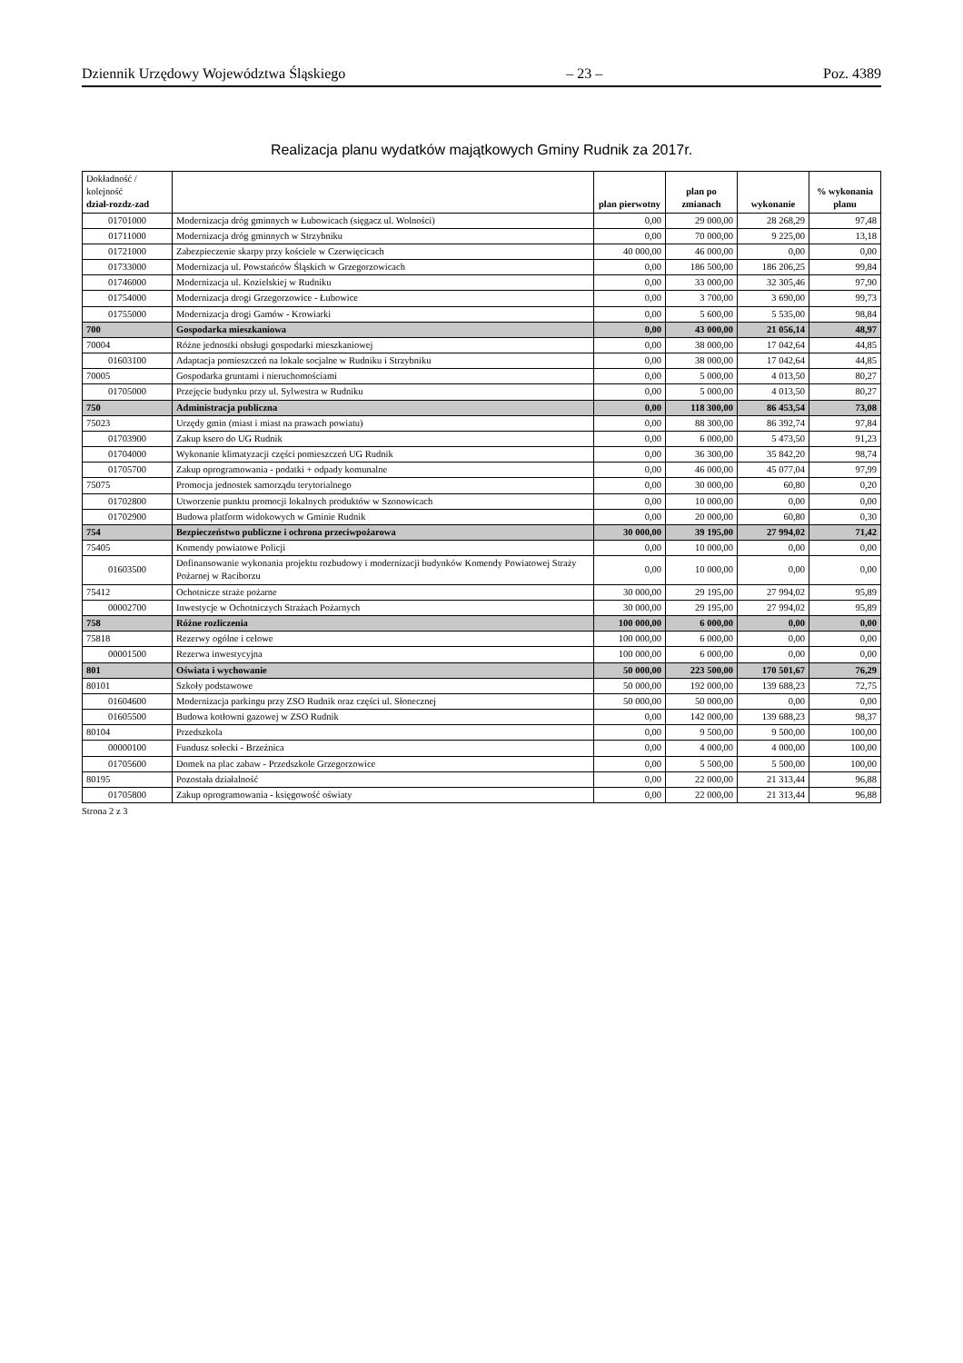Dziennik Urzędowy Województwa Śląskiego – 23 – Poz. 4389
Realizacja planu wydatków majątkowych Gminy Rudnik za 2017r.
| Dokładność / kolejność dział-rozdz-zad | | plan pierwotny | plan po zmianach | wykonanie | % wykonania planu |
| --- | --- | --- | --- | --- | --- |
| 01701000 | Modernizacja dróg gminnych w Łubowicach (sięgacz ul. Wolności) | 0,00 | 29 000,00 | 28 268,29 | 97,48 |
| 01711000 | Modernizacja dróg gminnych w Strzybniku | 0,00 | 70 000,00 | 9 225,00 | 13,18 |
| 01721000 | Zabezpieczenie skarpy przy kościele w Czerwięcicach | 40 000,00 | 46 000,00 | 0,00 | 0,00 |
| 01733000 | Modernizacja ul. Powstańców Śląskich w Grzegorzowicach | 0,00 | 186 500,00 | 186 206,25 | 99,84 |
| 01746000 | Modernizacja ul. Kozielskiej w Rudniku | 0,00 | 33 000,00 | 32 305,46 | 97,90 |
| 01754000 | Modernizacja drogi Grzegorzowice - Łubowice | 0,00 | 3 700,00 | 3 690,00 | 99,73 |
| 01755000 | Modernizacja drogi Gamów - Krowiarki | 0,00 | 5 600,00 | 5 535,00 | 98,84 |
| 700 | Gospodarka mieszkaniowa | 0,00 | 43 000,00 | 21 056,14 | 48,97 |
| 70004 | Różne jednostki obsługi gospodarki mieszkaniowej | 0,00 | 38 000,00 | 17 042,64 | 44,85 |
| 01603100 | Adaptacja pomieszczeń na lokale socjalne w Rudniku i Strzybniku | 0,00 | 38 000,00 | 17 042,64 | 44,85 |
| 70005 | Gospodarka gruntami i nieruchomościami | 0,00 | 5 000,00 | 4 013,50 | 80,27 |
| 01705000 | Przejęcie budynku przy ul. Sylwestra w Rudniku | 0,00 | 5 000,00 | 4 013,50 | 80,27 |
| 750 | Administracja publiczna | 0,00 | 118 300,00 | 86 453,54 | 73,08 |
| 75023 | Urzędy gmin (miast i miast na prawach powiatu) | 0,00 | 88 300,00 | 86 392,74 | 97,84 |
| 01703900 | Zakup ksero do UG Rudnik | 0,00 | 6 000,00 | 5 473,50 | 91,23 |
| 01704000 | Wykonanie klimatyzacji części pomieszczeń UG Rudnik | 0,00 | 36 300,00 | 35 842,20 | 98,74 |
| 01705700 | Zakup oprogramowania - podatki + odpady komunalne | 0,00 | 46 000,00 | 45 077,04 | 97,99 |
| 75075 | Promocja jednostek samorządu terytorialnego | 0,00 | 30 000,00 | 60,80 | 0,20 |
| 01702800 | Utworzenie punktu promocji lokalnych produktów w Szonowicach | 0,00 | 10 000,00 | 0,00 | 0,00 |
| 01702900 | Budowa platform widokowych w Gminie Rudnik | 0,00 | 20 000,00 | 60,80 | 0,30 |
| 754 | Bezpieczeństwo publiczne i ochrona przeciwpożarowa | 30 000,00 | 39 195,00 | 27 994,02 | 71,42 |
| 75405 | Komendy powiatowe Policji | 0,00 | 10 000,00 | 0,00 | 0,00 |
| 01603500 | Dofinansowanie wykonania projektu rozbudowy i modernizacji budynków Komendy Powiatowej Straży Pożarnej w Raciborzu | 0,00 | 10 000,00 | 0,00 | 0,00 |
| 75412 | Ochotnicze straże pożarne | 30 000,00 | 29 195,00 | 27 994,02 | 95,89 |
| 00002700 | Inwestycje w Ochotniczych Strażach Pożarnych | 30 000,00 | 29 195,00 | 27 994,02 | 95,89 |
| 758 | Różne rozliczenia | 100 000,00 | 6 000,00 | 0,00 | 0,00 |
| 75818 | Rezerwy ogólne i celowe | 100 000,00 | 6 000,00 | 0,00 | 0,00 |
| 00001500 | Rezerwa inwestycyjna | 100 000,00 | 6 000,00 | 0,00 | 0,00 |
| 801 | Oświata i wychowanie | 50 000,00 | 223 500,00 | 170 501,67 | 76,29 |
| 80101 | Szkoły podstawowe | 50 000,00 | 192 000,00 | 139 688,23 | 72,75 |
| 01604600 | Modernizacja parkingu przy ZSO Rudnik oraz części ul. Słonecznej | 50 000,00 | 50 000,00 | 0,00 | 0,00 |
| 01605500 | Budowa kotłowni gazowej w ZSO Rudnik | 0,00 | 142 000,00 | 139 688,23 | 98,37 |
| 80104 | Przedszkola | 0,00 | 9 500,00 | 9 500,00 | 100,00 |
| 00000100 | Fundusz sołecki - Brzeźnica | 0,00 | 4 000,00 | 4 000,00 | 100,00 |
| 01705600 | Domek na plac zabaw - Przedszkole Grzegorzowice | 0,00 | 5 500,00 | 5 500,00 | 100,00 |
| 80195 | Pozostała działalność | 0,00 | 22 000,00 | 21 313,44 | 96,88 |
| 01705800 | Zakup oprogramowania - księgowość oświaty | 0,00 | 22 000,00 | 21 313,44 | 96,88 |
Strona 2 z 3